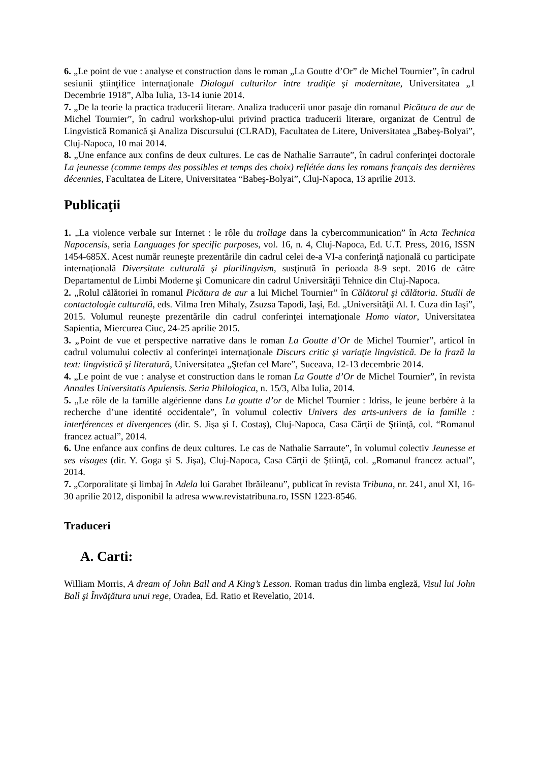6. „Le point de vue : analyse et construction dans le roman „La Goutte d’Or” de Michel Tournier”, în cadrul sesiunii ştiinţifice internaţionale Dialogul culturilor între tradiţie şi modernitate, Universitatea „1 Decembrie 1918”, Alba Iulia, 13-14 iunie 2014.
7. „De la teorie la practica traducerii literare. Analiza traducerii unor pasaje din romanul Picătura de aur de Michel Tournier”, în cadrul workshop-ului privind practica traducerii literare, organizat de Centrul de Lingvistică Romanică şi Analiza Discursului (CLRAD), Facultatea de Litere, Universitatea „Babeş-Bolyai”, Cluj-Napoca, 10 mai 2014.
8. „Une enfance aux confins de deux cultures. Le cas de Nathalie Sarraute”, în cadrul conferinţei doctorale La jeunesse (comme temps des possibles et temps des choix) reflétée dans les romans français des dernières décennies, Facultatea de Litere, Universitatea “Babeş-Bolyai”, Cluj-Napoca, 13 aprilie 2013.
Publicaţii
1. „La violence verbale sur Internet : le rôle du trollage dans la cybercommunication” în Acta Technica Napocensis, seria Languages for specific purposes, vol. 16, n. 4, Cluj-Napoca, Ed. U.T. Press, 2016, ISSN 1454-685X. Acest număr reuneşte prezentările din cadrul celei de-a VI-a conferinţă naţională cu participate internaţională Diversitate culturală şi plurilingvism, susţinută în perioada 8-9 sept. 2016 de către Departamentul de Limbi Moderne şi Comunicare din cadrul Universităţii Tehnice din Cluj-Napoca.
2. „Rolul călătoriei în romanul Picătura de aur a lui Michel Tournier” în Călătorul şi călătoria. Studii de contactologie culturală, eds. Vilma Iren Mihaly, Zsuzsa Tapodi, Iaşi, Ed. „Universităţii Al. I. Cuza din Iaşi”, 2015. Volumul reuneşte prezentările din cadrul conferinţei internaţionale Homo viator, Universitatea Sapientia, Miercurea Ciuc, 24-25 aprilie 2015.
3. „Point de vue et perspective narrative dans le roman La Goutte d’Or de Michel Tournier”, articol în cadrul volumului colectiv al conferinţei internaţionale Discurs critic şi variaţie lingvistică. De la frază la text: lingvistică şi literatură, Universitatea „Ştefan cel Mare”, Suceava, 12-13 decembrie 2014.
4. „Le point de vue : analyse et construction dans le roman La Goutte d’Or de Michel Tournier”, în revista Annales Universitatis Apulensis. Seria Philologica, n. 15/3, Alba Iulia, 2014.
5. „Le rôle de la famille algérienne dans La goutte d’or de Michel Tournier : Idriss, le jeune berbère à la recherche d’une identité occidentale”, în volumul colectiv Univers des arts-univers de la famille : interférences et divergences (dir. S. Jişa şi I. Costaş), Cluj-Napoca, Casa Cărţii de Ştiinţă, col. “Romanul francez actual”, 2014.
6. Une enfance aux confins de deux cultures. Le cas de Nathalie Sarraute”, în volumul colectiv Jeunesse et ses visages (dir. Y. Goga şi S. Jişa), Cluj-Napoca, Casa Cărţii de Ştiinţă, col. „Romanul francez actual”, 2014.
7. „Corporalitate şi limbaj în Adela lui Garabet Ibrăileanu”, publicat în revista Tribuna, nr. 241, anul XI, 16-30 aprilie 2012, disponibil la adresa www.revistatribuna.ro, ISSN 1223-8546.
Traduceri
A. Carti:
William Morris, A dream of John Ball and A King’s Lesson. Roman tradus din limba engleză, Visul lui John Ball şi Învăţătura unui rege, Oradea, Ed. Ratio et Revelatio, 2014.